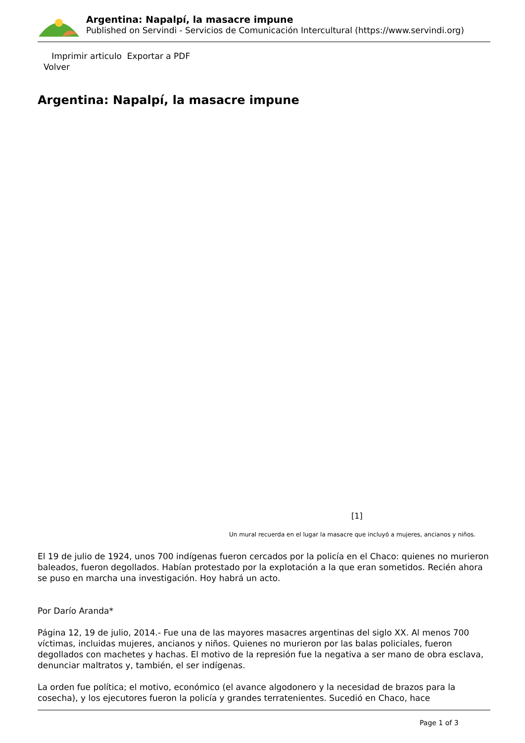Argentina: Napalpí, la masacre impune
Published on Servindi - Servicios de Comunicación Intercultural (https://www.servindi.org)
Imprimir articulo Exportar a PDF
Volver
Argentina: Napalpí, la masacre impune
[1]
Un mural recuerda en el lugar la masacre que incluyó a mujeres, ancianos y niños.
El 19 de julio de 1924, unos 700 indígenas fueron cercados por la policía en el Chaco: quienes no murieron baleados, fueron degollados. Habían protestado por la explotación a la que eran sometidos. Recién ahora se puso en marcha una investigación. Hoy habrá un acto.
Por Darío Aranda*
Página 12, 19 de julio, 2014.- Fue una de las mayores masacres argentinas del siglo XX. Al menos 700 víctimas, incluidas mujeres, ancianos y niños. Quienes no murieron por las balas policiales, fueron degollados con machetes y hachas. El motivo de la represión fue la negativa a ser mano de obra esclava, denunciar maltratos y, también, el ser indígenas.
La orden fue política; el motivo, económico (el avance algodonero y la necesidad de brazos para la cosecha), y los ejecutores fueron la policía y grandes terratenientes. Sucedió en Chaco, hace
Page 1 of 3